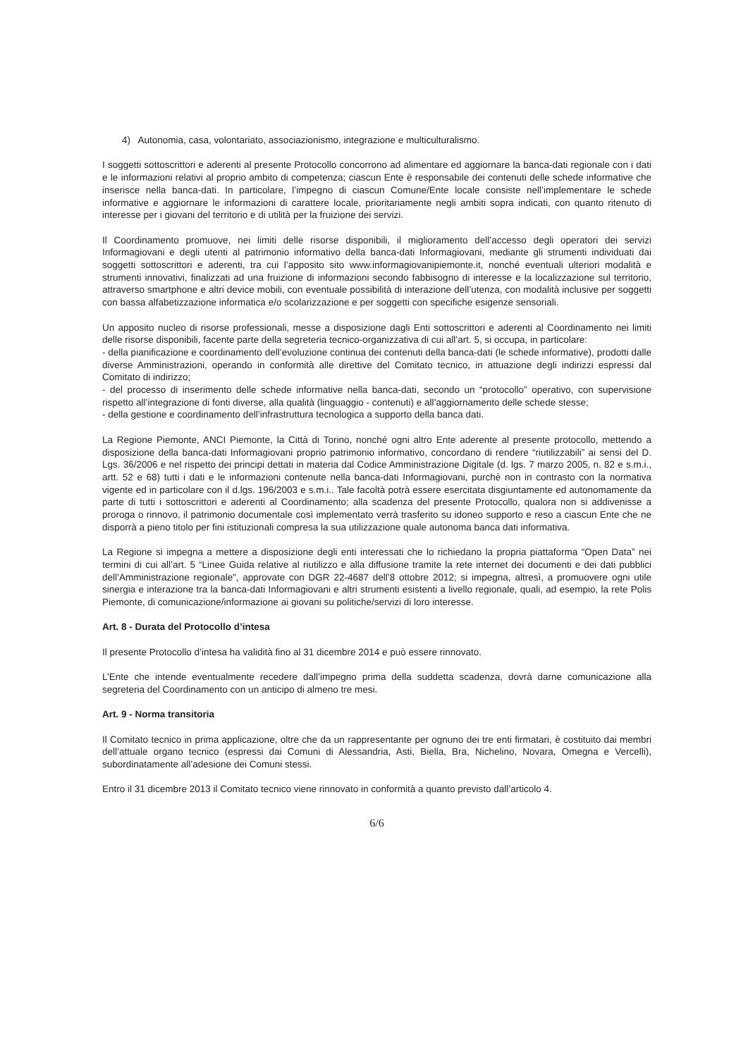4) Autonomia, casa, volontariato, associazionismo, integrazione e multiculturalismo.
I soggetti sottoscrittori e aderenti al presente Protocollo concorrono ad alimentare ed aggiornare la banca-dati regionale con i dati e le informazioni relativi al proprio ambito di competenza; ciascun Ente è responsabile dei contenuti delle schede informative che inserisce nella banca-dati. In particolare, l’impegno di ciascun Comune/Ente locale consiste nell’implementare le schede informative e aggiornare le informazioni di carattere locale, prioritariamente negli ambiti sopra indicati, con quanto ritenuto di interesse per i giovani del territorio e di utilità per la fruizione dei servizi.
Il Coordinamento promuove, nei limiti delle risorse disponibili, il miglioramento dell’accesso degli operatori dei servizi Informagiovani e degli utenti al patrimonio informativo della banca-dati Informagiovani, mediante gli strumenti individuati dai soggetti sottoscrittori e aderenti, tra cui l’apposito sito www.informagiovanipiemonte.it, nonché eventuali ulteriori modalità e strumenti innovativi, finalizzati ad una fruizione di informazioni secondo fabbisogno di interesse e la localizzazione sul territorio, attraverso smartphone e altri device mobili, con eventuale possibilità di interazione dell’utenza, con modalità inclusive per soggetti con bassa alfabetizzazione informatica e/o scolarizzazione e per soggetti con specifiche esigenze sensoriali.
Un apposito nucleo di risorse professionali, messe a disposizione dagli Enti sottoscrittori e aderenti al Coordinamento nei limiti delle risorse disponibili, facente parte della segreteria tecnico-organizzativa di cui all’art. 5, si occupa, in particolare:
- della pianificazione e coordinamento dell’evoluzione continua dei contenuti della banca-dati (le schede informative), prodotti dalle diverse Amministrazioni, operando in conformità alle direttive del Comitato tecnico, in attuazione degli indirizzi espressi dal Comitato di indirizzo;
- del processo di inserimento delle schede informative nella banca-dati, secondo un “protocollo” operativo, con supervisione rispetto all’integrazione di fonti diverse, alla qualità (linguaggio - contenuti) e all’aggiornamento delle schede stesse;
- della gestione e coordinamento dell’infrastruttura tecnologica a supporto della banca dati.
La Regione Piemonte, ANCI Piemonte, la Città di Torino, nonché ogni altro Ente aderente al presente protocollo, mettendo a disposizione della banca-dati Informagiovani proprio patrimonio informativo, concordano di rendere “riutilizzabili” ai sensi del D. Lgs. 36/2006 e nel rispetto dei principi dettati in materia dal Codice Amministrazione Digitale (d. lgs. 7 marzo 2005, n. 82 e s.m.i., artt. 52 e 68) tutti i dati e le informazioni contenute nella banca-dati Informagiovani, purchè non in contrasto con la normativa vigente ed in particolare con il d.lgs. 196/2003 e s.m.i.. Tale facoltà potrà essere esercitata disgiuntamente ed autonomamente da parte di tutti i sottoscrittori e aderenti al Coordinamento; alla scadenza del presente Protocollo, qualora non si addivenisse a proroga o rinnovo, il patrimonio documentale così implementato verrà trasferito su idoneo supporto e reso a ciascun Ente che ne disporrà a pieno titolo per fini istituzionali compresa la sua utilizzazione quale autonoma banca dati informativa.
La Regione si impegna a mettere a disposizione degli enti interessati che lo richiedano la propria piattaforma “Open Data” nei termini di cui all’art. 5 “Linee Guida relative al riutilizzo e alla diffusione tramite la rete internet dei documenti e dei dati pubblici dell’Amministrazione regionale”, approvate con DGR 22-4687 dell’8 ottobre 2012; si impegna, altresì, a promuovere ogni utile sinergia e interazione tra la banca-dati Informagiovani e altri strumenti esistenti a livello regionale, quali, ad esempio, la rete Polis Piemonte, di comunicazione/informazione ai giovani su politiche/servizi di loro interesse.
Art. 8 - Durata del Protocollo d’intesa
Il presente Protocollo d’intesa ha validità fino al 31 dicembre 2014 e può essere rinnovato.
L’Ente che intende eventualmente recedere dall’impegno prima della suddetta scadenza, dovrà darne comunicazione alla segreteria del Coordinamento con un anticipo di almeno tre mesi.
Art. 9 - Norma transitoria
Il Comitato tecnico in prima applicazione, oltre che da un rappresentante per ognuno dei tre enti firmatari, è costituito dai membri dell’attuale organo tecnico (espressi dai Comuni di Alessandria, Asti, Biella, Bra, Nichelino, Novara, Omegna e Vercelli), subordinatamente all’adesione dei Comuni stessi.
Entro il 31 dicembre 2013 il Comitato tecnico viene rinnovato in conformità a quanto previsto dall’articolo 4.
6/6